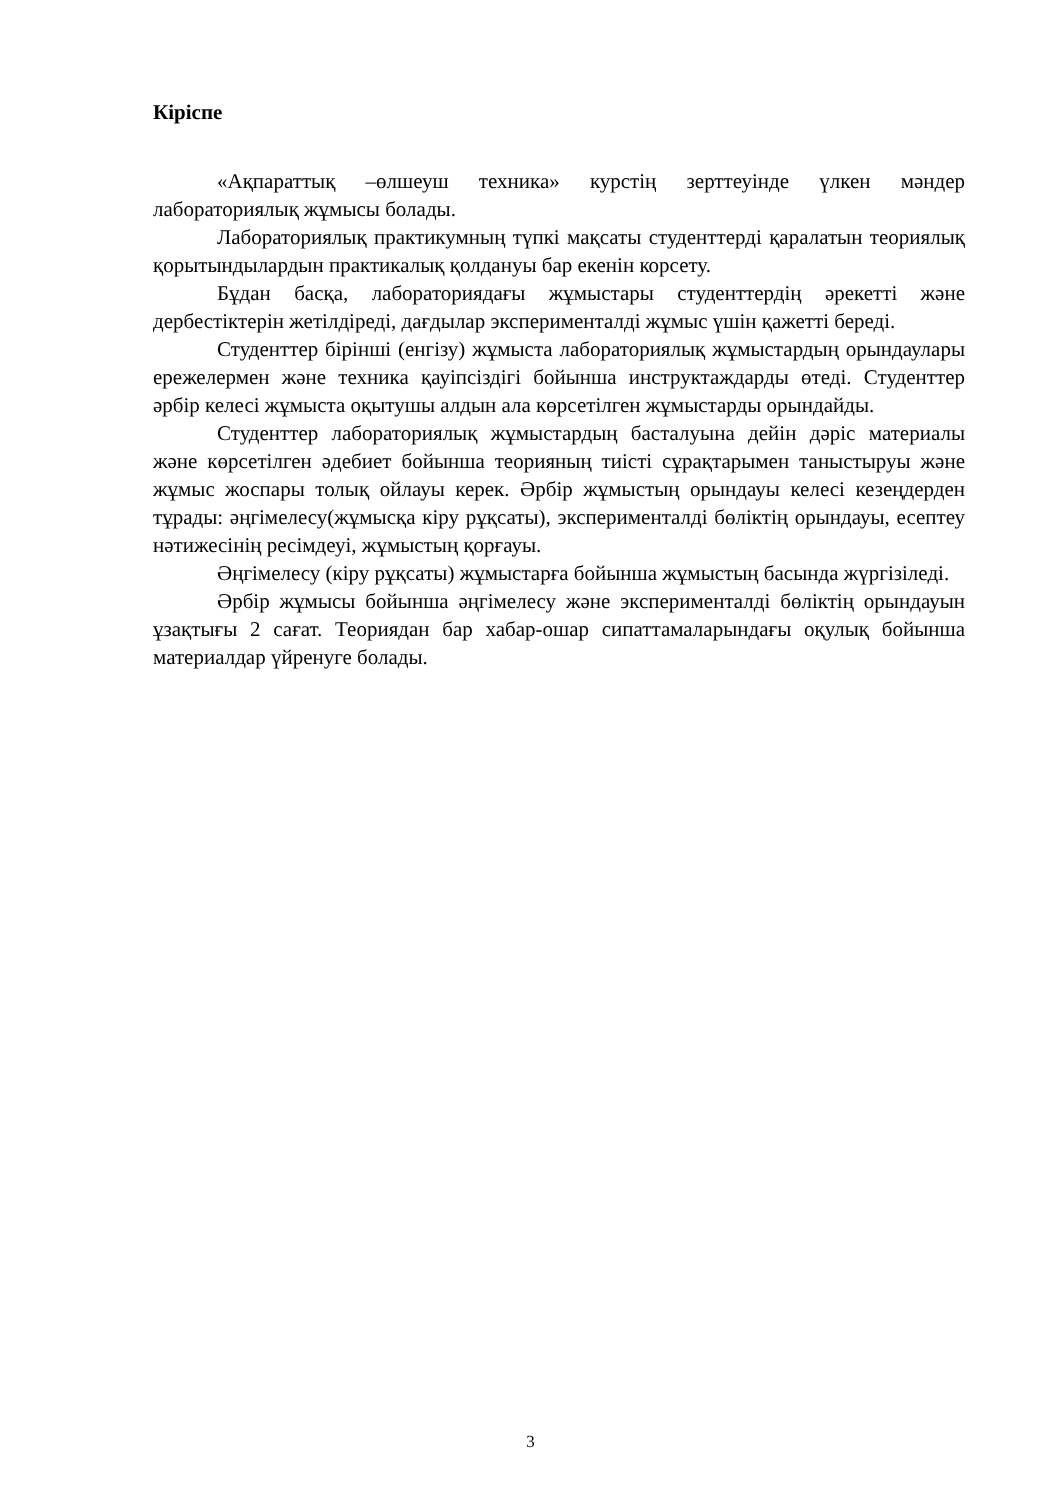Кіріспе
«Ақпараттық –өлшеуш техника» курстің зерттеуінде үлкен мәндер лабораториялық жұмысы болады.
Лабораториялық практикумның түпкі мақсаты студенттерді қаралатын теориялық қорытындылардын практикалық қолдануы бар екенін корсету.
Бұдан басқа, лабораториядағы жұмыстары студенттердің әрекетті және дербестіктерін жетілдіреді, дағдылар эксперименталді жұмыс үшін қажетті береді.
Студенттер бірінші (енгізу) жұмыста лабораториялық жұмыстардың орындаулары ережелермен және техника қауіпсіздігі бойынша инструктаждарды өтеді. Студенттер әрбір келесі жұмыста оқытушы алдын ала көрсетілген жұмыстарды орындайды.
Студенттер лабораториялық жұмыстардың басталуына дейін дәріс материалы және көрсетілген әдебиет бойынша теорияның тиісті сұрақтарымен таныстыруы және жұмыс жоспары толық ойлауы керек. Әрбір жұмыстың орындауы келесі кезеңдерден тұрады: әңгімелесу(жұмысқа кіру рұқсаты), эксперименталді бөліктің орындауы, есептеу нәтижесінің ресімдеуі, жұмыстың қорғауы.
Әңгімелесу (кіру рұқсаты) жұмыстарға бойынша жұмыстың басында жүргізіледі.
Әрбір жұмысы бойынша әңгімелесу және эксперименталді бөліктің орындауын ұзақтығы 2 сағат. Теориядан бар хабар-ошар сипаттамаларындағы оқулық бойынша материалдар үйренуге болады.
3